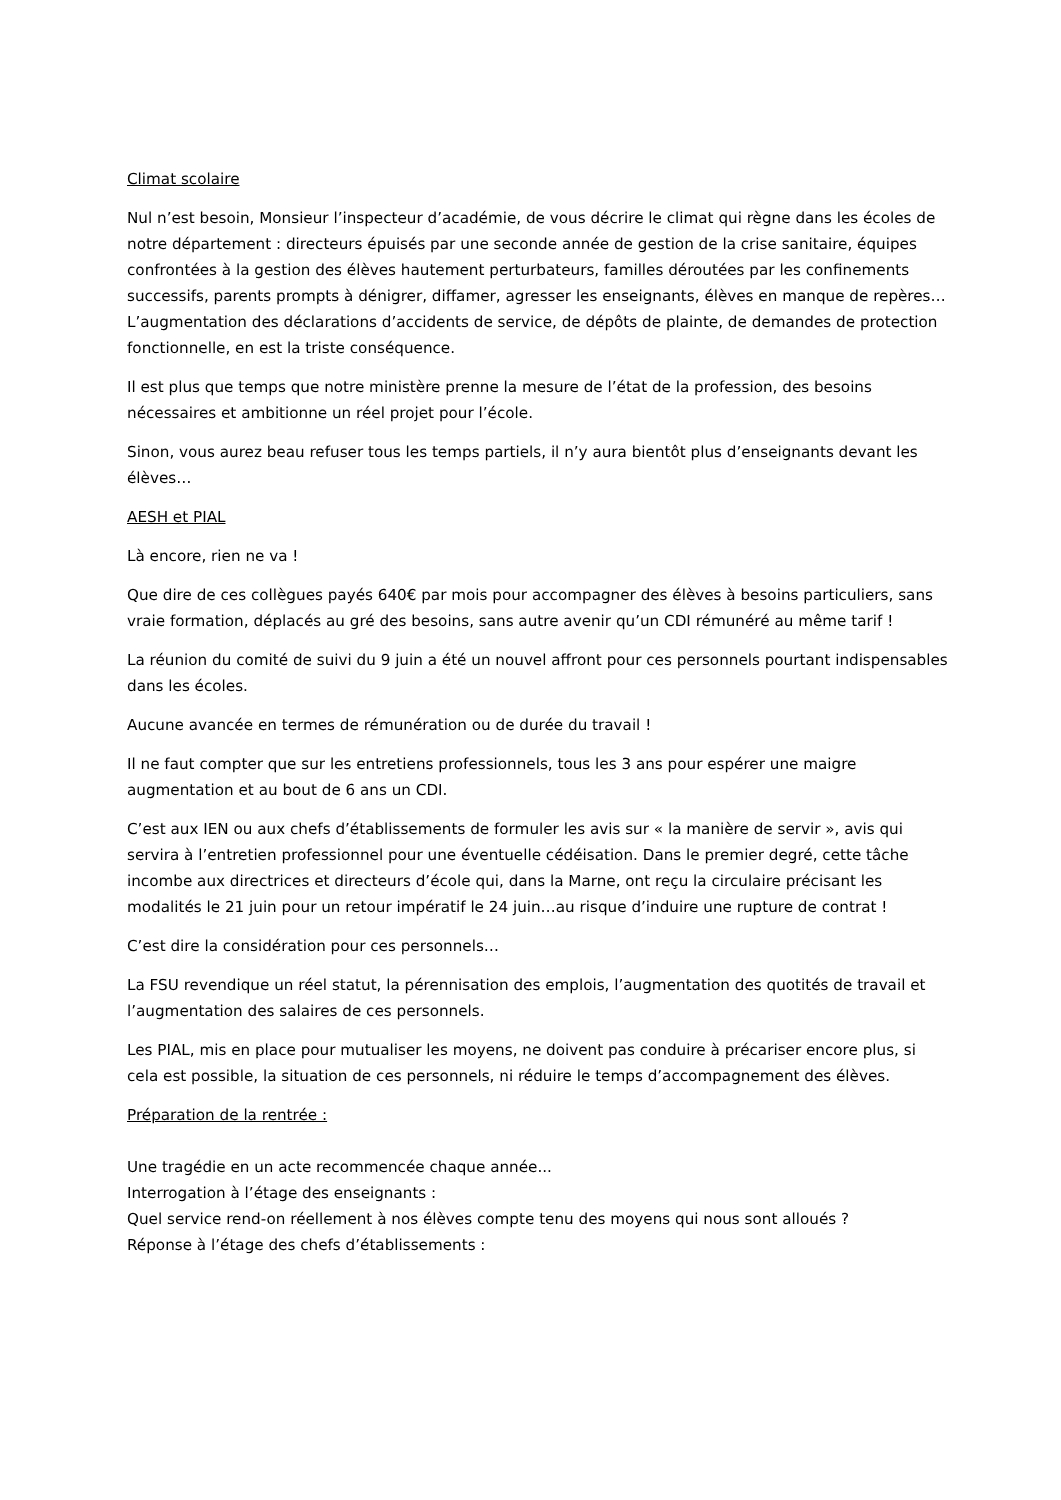Climat scolaire
Nul n’est besoin, Monsieur l’inspecteur d’académie, de vous décrire le climat qui règne dans les écoles de notre département : directeurs épuisés par une seconde année de gestion de la crise sanitaire, équipes confrontées à la gestion des élèves hautement perturbateurs, familles déroutées par les confinements successifs, parents prompts à dénigrer, diffamer, agresser les enseignants, élèves en manque de repères…L’augmentation des déclarations d’accidents de service, de dépôts de plainte, de demandes de protection fonctionnelle, en est la triste conséquence.
Il est plus que temps que notre ministère prenne la mesure de l’état de la profession, des besoins nécessaires et ambitionne un réel projet pour l’école.
Sinon, vous aurez beau refuser tous les temps partiels, il n’y aura bientôt plus d’enseignants devant les élèves…
AESH et PIAL
Là encore, rien ne va !
Que dire de ces collègues payés 640€ par mois pour accompagner des élèves à besoins particuliers, sans vraie formation, déplacés au gré des besoins, sans autre avenir qu’un CDI rémunéré au même tarif !
La réunion du comité de suivi du 9 juin a été un nouvel affront pour ces personnels pourtant indispensables dans les écoles.
Aucune avancée en termes de rémunération ou de durée du travail !
Il ne faut compter que sur les entretiens professionnels, tous les 3 ans pour espérer une maigre augmentation et au bout de 6 ans un CDI.
C’est aux IEN ou aux chefs d’établissements de formuler les avis sur « la manière de servir », avis qui servira à l’entretien professionnel pour une éventuelle cédéisation. Dans le premier degré, cette tâche incombe aux directrices et directeurs d’école qui, dans la Marne, ont reçu la circulaire précisant les modalités le 21 juin pour un retour impératif le 24 juin…au risque d’induire une rupture de contrat !
C’est dire la considération pour ces personnels…
La FSU revendique un réel statut, la pérennisation des emplois, l’augmentation des quotités de travail et l’augmentation des salaires de ces personnels.
Les PIAL, mis en place pour mutualiser les moyens, ne doivent pas conduire à précariser encore plus, si cela est possible, la situation de ces personnels, ni réduire le temps d’accompagnement des élèves.
Préparation de la rentrée :
Une tragédie en un acte recommencée chaque année...
Interrogation à l’étage des enseignants :
Quel service rend-on réellement à nos élèves compte tenu des moyens qui nous sont alloués ?
Réponse à l’étage des chefs d’établissements :